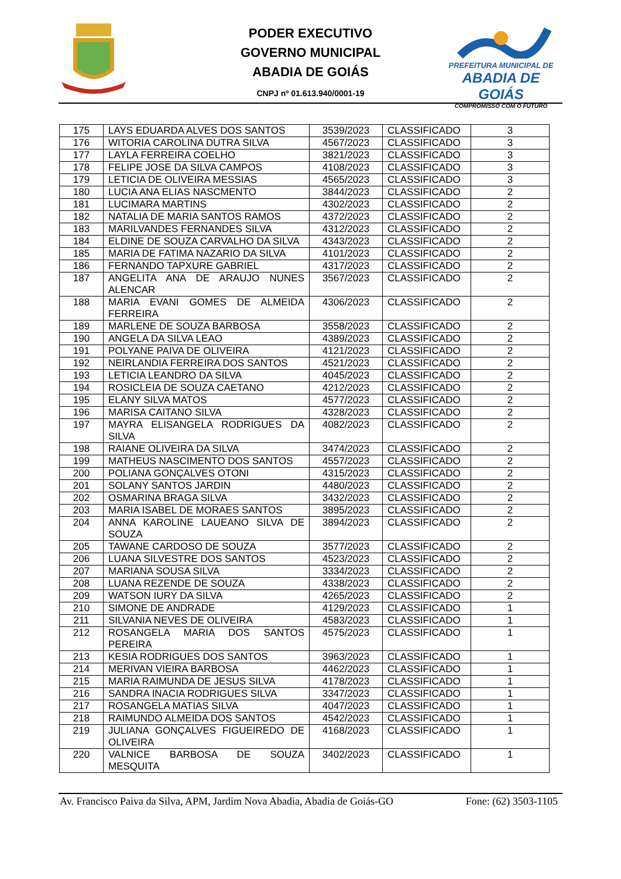PREFEITURA MUNICIPAL DE
ABADIA DE GOIÁS
COMPROMISSO COM O FUTURO
PODER EXECUTIVO
GOVERNO MUNICIPAL
ABADIA DE GOIÁS
CNPJ nº 01.613.940/0001-19
| 175 | LAYS EDUARDA ALVES DOS SANTOS | 3539/2023 | CLASSIFICADO | 3 |
| 176 | WITORIA CAROLINA DUTRA SILVA | 4567/2023 | CLASSIFICADO | 3 |
| 177 | LAYLA FERREIRA COELHO | 3821/2023 | CLASSIFICADO | 3 |
| 178 | FELIPE JOSE DA SILVA CAMPOS | 4108/2023 | CLASSIFICADO | 3 |
| 179 | LETICIA DE OLIVEIRA MESSIAS | 4565/2023 | CLASSIFICADO | 3 |
| 180 | LUCIA ANA ELIAS NASCMENTO | 3844/2023 | CLASSIFICADO | 2 |
| 181 | LUCIMARA MARTINS | 4302/2023 | CLASSIFICADO | 2 |
| 182 | NATALIA DE MARIA SANTOS RAMOS | 4372/2023 | CLASSIFICADO | 2 |
| 183 | MARILVANDES FERNANDES SILVA | 4312/2023 | CLASSIFICADO | 2 |
| 184 | ELDINE DE SOUZA CARVALHO DA SILVA | 4343/2023 | CLASSIFICADO | 2 |
| 185 | MARIA DE FATIMA NAZARIO DA SILVA | 4101/2023 | CLASSIFICADO | 2 |
| 186 | FERNANDO TAPXURE GABRIEL | 4317/2023 | CLASSIFICADO | 2 |
| 187 | ANGELITA ANA DE ARAUJO NUNES ALENCAR | 3567/2023 | CLASSIFICADO | 2 |
| 188 | MARIA EVANI GOMES DE ALMEIDA FERREIRA | 4306/2023 | CLASSIFICADO | 2 |
| 189 | MARLENE DE SOUZA BARBOSA | 3558/2023 | CLASSIFICADO | 2 |
| 190 | ANGELA DA SILVA LEAO | 4389/2023 | CLASSIFICADO | 2 |
| 191 | POLYANE PAIVA DE OLIVEIRA | 4121/2023 | CLASSIFICADO | 2 |
| 192 | NEIRLANDIA FERREIRA DOS SANTOS | 4521/2023 | CLASSIFICADO | 2 |
| 193 | LETICIA LEANDRO DA SILVA | 4045/2023 | CLASSIFICADO | 2 |
| 194 | ROSICLEIA DE SOUZA CAETANO | 4212/2023 | CLASSIFICADO | 2 |
| 195 | ELANY SILVA MATOS | 4577/2023 | CLASSIFICADO | 2 |
| 196 | MARISA CAITANO SILVA | 4328/2023 | CLASSIFICADO | 2 |
| 197 | MAYRA ELISANGELA RODRIGUES DA SILVA | 4082/2023 | CLASSIFICADO | 2 |
| 198 | RAIANE OLIVEIRA DA SILVA | 3474/2023 | CLASSIFICADO | 2 |
| 199 | MATHEUS NASCIMENTO DOS SANTOS | 4557/2023 | CLASSIFICADO | 2 |
| 200 | POLIANA GONÇALVES OTONI | 4315/2023 | CLASSIFICADO | 2 |
| 201 | SOLANY SANTOS JARDIN | 4480/2023 | CLASSIFICADO | 2 |
| 202 | OSMARINA BRAGA SILVA | 3432/2023 | CLASSIFICADO | 2 |
| 203 | MARIA ISABEL DE MORAES SANTOS | 3895/2023 | CLASSIFICADO | 2 |
| 204 | ANNA KAROLINE LAUEANO SILVA DE SOUZA | 3894/2023 | CLASSIFICADO | 2 |
| 205 | TAWANE CARDOSO DE SOUZA | 3577/2023 | CLASSIFICADO | 2 |
| 206 | LUANA SILVESTRE DOS SANTOS | 4523/2023 | CLASSIFICADO | 2 |
| 207 | MARIANA SOUSA SILVA | 3334/2023 | CLASSIFICADO | 2 |
| 208 | LUANA REZENDE DE SOUZA | 4338/2023 | CLASSIFICADO | 2 |
| 209 | WATSON IURY DA SILVA | 4265/2023 | CLASSIFICADO | 2 |
| 210 | SIMONE DE ANDRADE | 4129/2023 | CLASSIFICADO | 1 |
| 211 | SILVANIA NEVES DE OLIVEIRA | 4583/2023 | CLASSIFICADO | 1 |
| 212 | ROSANGELA MARIA DOS SANTOS PEREIRA | 4575/2023 | CLASSIFICADO | 1 |
| 213 | KESIA RODRIGUES DOS SANTOS | 3963/2023 | CLASSIFICADO | 1 |
| 214 | MERIVAN VIEIRA BARBOSA | 4462/2023 | CLASSIFICADO | 1 |
| 215 | MARIA RAIMUNDA DE JESUS SILVA | 4178/2023 | CLASSIFICADO | 1 |
| 216 | SANDRA INACIA RODRIGUES SILVA | 3347/2023 | CLASSIFICADO | 1 |
| 217 | ROSANGELA MATIAS SILVA | 4047/2023 | CLASSIFICADO | 1 |
| 218 | RAIMUNDO ALMEIDA DOS SANTOS | 4542/2023 | CLASSIFICADO | 1 |
| 219 | JULIANA GONÇALVES FIGUEIREDO DE OLIVEIRA | 4168/2023 | CLASSIFICADO | 1 |
| 220 | VALNICE BARBOSA DE SOUZA MESQUITA | 3402/2023 | CLASSIFICADO | 1 |
Av. Francisco Paiva da Silva, APM, Jardim Nova Abadia, Abadia de Goiás-GO Fone: (62) 3503-1105